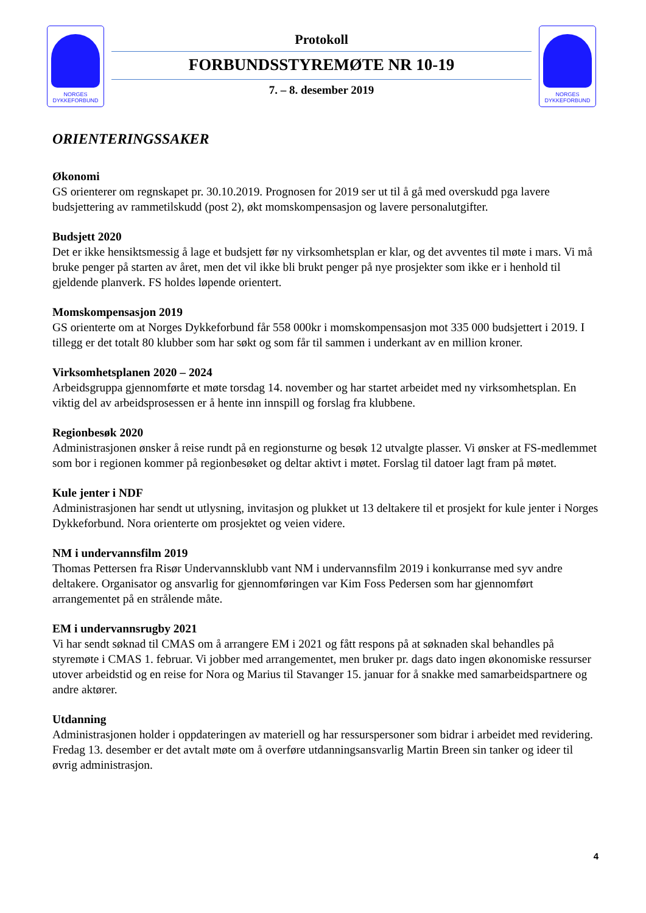NORGES
DYKKEFORBUND
Protokoll
FORBUNDSSTYREMØTE NR 10-19
7. – 8. desember 2019
NORGES
DYKKEFORBUND
ORIENTERINGSSAKER
Økonomi
GS orienterer om regnskapet pr. 30.10.2019. Prognosen for 2019 ser ut til å gå med overskudd pga lavere budsjettering av rammetilskudd (post 2), økt momskompensasjon og lavere personalutgifter.
Budsjett 2020
Det er ikke hensiktsmessig å lage et budsjett før ny virksomhetsplan er klar, og det avventes til møte i mars. Vi må bruke penger på starten av året, men det vil ikke bli brukt penger på nye prosjekter som ikke er i henhold til gjeldende planverk. FS holdes løpende orientert.
Momskompensasjon 2019
GS orienterte om at Norges Dykkeforbund får 558 000kr i momskompensasjon mot 335 000 budsjettert i 2019. I tillegg er det totalt 80 klubber som har søkt og som får til sammen i underkant av en million kroner.
Virksomhetsplanen 2020 – 2024
Arbeidsgruppa gjennomførte et møte torsdag 14. november og har startet arbeidet med ny virksomhetsplan. En viktig del av arbeidsprosessen er å hente inn innspill og forslag fra klubbene.
Regionbesøk 2020
Administrasjonen ønsker å reise rundt på en regionsturne og besøk 12 utvalgte plasser. Vi ønsker at FS-medlemmet som bor i regionen kommer på regionbesøket og deltar aktivt i møtet. Forslag til datoer lagt fram på møtet.
Kule jenter i NDF
Administrasjonen har sendt ut utlysning, invitasjon og plukket ut 13 deltakere til et prosjekt for kule jenter i Norges Dykkeforbund. Nora orienterte om prosjektet og veien videre.
NM i undervannsfilm 2019
Thomas Pettersen fra Risør Undervannsklubb vant NM i undervannsfilm 2019 i konkurranse med syv andre deltakere. Organisator og ansvarlig for gjennomføringen var Kim Foss Pedersen som har gjennomført arrangementet på en strålende måte.
EM i undervannsrugby 2021
Vi har sendt søknad til CMAS om å arrangere EM i 2021 og fått respons på at søknaden skal behandles på styremøte i CMAS 1. februar. Vi jobber med arrangementet, men bruker pr. dags dato ingen økonomiske ressurser utover arbeidstid og en reise for Nora og Marius til Stavanger 15. januar for å snakke med samarbeidspartnere og andre aktører.
Utdanning
Administrasjonen holder i oppdateringen av materiell og har ressurspersoner som bidrar i arbeidet med revidering. Fredag 13. desember er det avtalt møte om å overføre utdanningsansvarlig Martin Breen sin tanker og ideer til øvrig administrasjon.
4